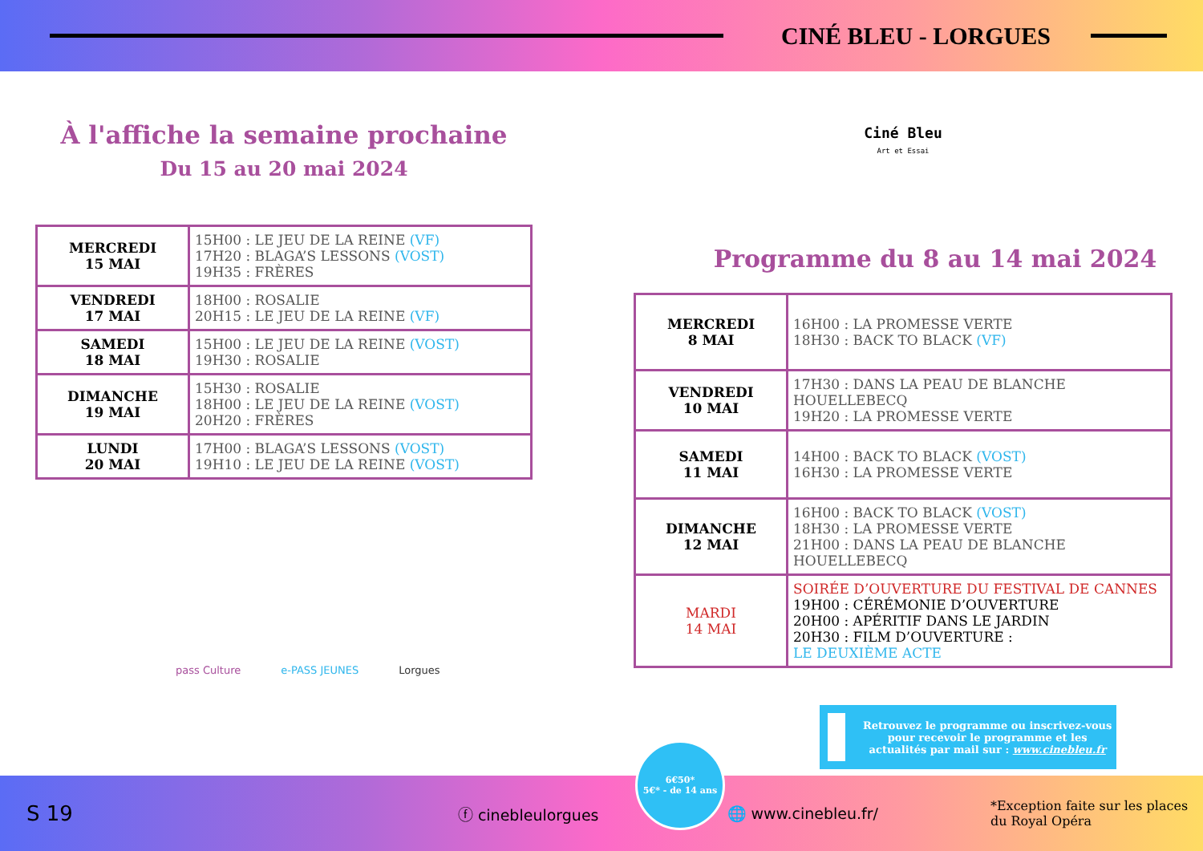CINÉ BLEU - LORGUES
À l'affiche la semaine prochaine
Du 15 au 20 mai 2024
| MERCREDI 15 MAI | 15H00 : LE JEU DE LA REINE (VF) 17H20 : BLAGA’S LESSONS (VOST) 19H35 : FRÈRES |
| VENDREDI 17 MAI | 18H00 : ROSALIE 20H15 : LE JEU DE LA REINE (VF) |
| SAMEDI 18 MAI | 15H00 : LE JEU DE LA REINE (VOST) 19H30 : ROSALIE |
| DIMANCHE 19 MAI | 15H30 : ROSALIE 18H00 : LE JEU DE LA REINE (VOST) 20H20 : FRÈRES |
| LUNDI 20 MAI | 17H00 : BLAGA’S LESSONS (VOST) 19H10 : LE JEU DE LA REINE (VOST) |
pass Culture e-PASS JEUNES Lorgues
Ciné Bleu
Art et Essai
Programme du 8 au 14 mai 2024
| MERCREDI 8 MAI | 16H00 : LA PROMESSE VERTE 18H30 : BACK TO BLACK (VF) |
| VENDREDI 10 MAI | 17H30 : DANS LA PEAU DE BLANCHE HOUELLEBECQ 19H20 : LA PROMESSE VERTE |
| SAMEDI 11 MAI | 14H00 : BACK TO BLACK (VOST) 16H30 : LA PROMESSE VERTE |
| DIMANCHE 12 MAI | 16H00 : BACK TO BLACK (VOST) 18H30 : LA PROMESSE VERTE 21H00 : DANS LA PEAU DE BLANCHE HOUELLEBECQ |
| MARDI 14 MAI | SOIRÉE D’OUVERTURE DU FESTIVAL DE CANNES 19H00 : CÉRÉMONIE D’OUVERTURE 20H00 : APÉRITIF DANS LE JARDIN 20H30 : FILM D’OUVERTURE : LE DEUXIÈME ACTE |
Retrouvez le programme ou inscrivez-vous pour recevoir le programme et les actualités par mail sur : www.cinebleu.fr
S 19 ⓕ cinebleulorgues 🌐 www.cinebleu.fr/ *Exception faite sur les places
du Royal Opéra
6€50*
5€* - de 14 ans